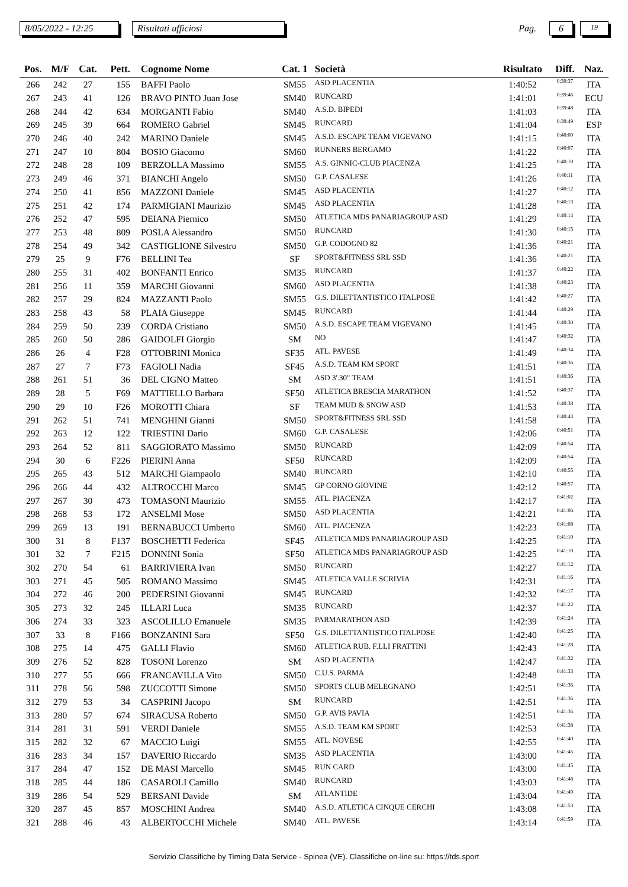8/05/2022 - 12:25
Risultati ufficiosi
Pag.
6
19
| Pos. | M/F | Cat. | Pett. | Cognome Nome | Cat. 1 | Società | Risultato | Diff. | Naz. |
| --- | --- | --- | --- | --- | --- | --- | --- | --- | --- |
| 266 | 242 | 27 | 155 | BAFFI Paolo | SM55 | ASD PLACENTIA | 1:40:52 | 0:39:37 | ITA |
| 267 | 243 | 41 | 126 | BRAVO PINTO Juan Jose | SM40 | RUNCARD | 1:41:01 | 0:39:46 | ECU |
| 268 | 244 | 42 | 634 | MORGANTI Fabio | SM40 | A.S.D. BIPEDI | 1:41:03 | 0:39:48 | ITA |
| 269 | 245 | 39 | 664 | ROMERO Gabriel | SM45 | RUNCARD | 1:41:04 | 0:39:49 | ESP |
| 270 | 246 | 40 | 242 | MARINO Daniele | SM45 | A.S.D. ESCAPE TEAM VIGEVANO | 1:41:15 | 0:40:00 | ITA |
| 271 | 247 | 10 | 804 | BOSIO Giacomo | SM60 | RUNNERS BERGAMO | 1:41:22 | 0:40:07 | ITA |
| 272 | 248 | 28 | 109 | BERZOLLA Massimo | SM55 | A.S. GINNIC-CLUB PIACENZA | 1:41:25 | 0:40:10 | ITA |
| 273 | 249 | 46 | 371 | BIANCHI Angelo | SM50 | G.P. CASALESE | 1:41:26 | 0:40:11 | ITA |
| 274 | 250 | 41 | 856 | MAZZONI Daniele | SM45 | ASD PLACENTIA | 1:41:27 | 0:40:12 | ITA |
| 275 | 251 | 42 | 174 | PARMIGIANI Maurizio | SM45 | ASD PLACENTIA | 1:41:28 | 0:40:13 | ITA |
| 276 | 252 | 47 | 595 | DEIANA Piernico | SM50 | ATLETICA MDS PANARIAGROUP ASD | 1:41:29 | 0:40:14 | ITA |
| 277 | 253 | 48 | 809 | POSLA Alessandro | SM50 | RUNCARD | 1:41:30 | 0:40:15 | ITA |
| 278 | 254 | 49 | 342 | CASTIGLIONE Silvestro | SM50 | G.P. CODOGNO 82 | 1:41:36 | 0:40:21 | ITA |
| 279 | 25 | 9 | F76 | BELLINI Tea | SF | SPORT&FITNESS SRL SSD | 1:41:36 | 0:40:21 | ITA |
| 280 | 255 | 31 | 402 | BONFANTI Enrico | SM35 | RUNCARD | 1:41:37 | 0:40:22 | ITA |
| 281 | 256 | 11 | 359 | MARCHI Giovanni | SM60 | ASD PLACENTIA | 1:41:38 | 0:40:23 | ITA |
| 282 | 257 | 29 | 824 | MAZZANTI Paolo | SM55 | G.S. DILETTANTISTICO ITALPOSE | 1:41:42 | 0:40:27 | ITA |
| 283 | 258 | 43 | 58 | PLAIA Giuseppe | SM45 | RUNCARD | 1:41:44 | 0:40:29 | ITA |
| 284 | 259 | 50 | 239 | CORDA Cristiano | SM50 | A.S.D. ESCAPE TEAM VIGEVANO | 1:41:45 | 0:40:30 | ITA |
| 285 | 260 | 50 | 286 | GAIDOLFI Giorgio | SM | NO | 1:41:47 | 0:40:32 | ITA |
| 286 | 26 | 4 | F28 | OTTOBRINI Monica | SF35 | ATL. PAVESE | 1:41:49 | 0:40:34 | ITA |
| 287 | 27 | 7 | F73 | FAGIOLI Nadia | SF45 | A.S.D. TEAM KM SPORT | 1:41:51 | 0:40:36 | ITA |
| 288 | 261 | 51 | 36 | DEL CIGNO Matteo | SM | ASD 3'.30" TEAM | 1:41:51 | 0:40:36 | ITA |
| 289 | 28 | 5 | F69 | MATTIELLO Barbara | SF50 | ATLETICA BRESCIA MARATHON | 1:41:52 | 0:40:37 | ITA |
| 290 | 29 | 10 | F26 | MOROTTI Chiara | SF | TEAM MUD & SNOW ASD | 1:41:53 | 0:40:38 | ITA |
| 291 | 262 | 51 | 741 | MENGHINI Gianni | SM50 | SPORT&FITNESS SRL SSD | 1:41:58 | 0:40:43 | ITA |
| 292 | 263 | 12 | 122 | TRIESTINI Dario | SM60 | G.P. CASALESE | 1:42:06 | 0:40:51 | ITA |
| 293 | 264 | 52 | 811 | SAGGIORATO Massimo | SM50 | RUNCARD | 1:42:09 | 0:40:54 | ITA |
| 294 | 30 | 6 | F226 | PIERINI Anna | SF50 | RUNCARD | 1:42:09 | 0:40:54 | ITA |
| 295 | 265 | 43 | 512 | MARCHI Giampaolo | SM40 | RUNCARD | 1:42:10 | 0:40:55 | ITA |
| 296 | 266 | 44 | 432 | ALTROCCHI Marco | SM45 | GP CORNO GIOVINE | 1:42:12 | 0:40:57 | ITA |
| 297 | 267 | 30 | 473 | TOMASONI Maurizio | SM55 | ATL. PIACENZA | 1:42:17 | 0:41:02 | ITA |
| 298 | 268 | 53 | 172 | ANSELMI Mose | SM50 | ASD PLACENTIA | 1:42:21 | 0:41:06 | ITA |
| 299 | 269 | 13 | 191 | BERNABUCCI Umberto | SM60 | ATL. PIACENZA | 1:42:23 | 0:41:08 | ITA |
| 300 | 31 | 8 | F137 | BOSCHETTI Federica | SF45 | ATLETICA MDS PANARIAGROUP ASD | 1:42:25 | 0:41:10 | ITA |
| 301 | 32 | 7 | F215 | DONNINI Sonia | SF50 | ATLETICA MDS PANARIAGROUP ASD | 1:42:25 | 0:41:10 | ITA |
| 302 | 270 | 54 | 61 | BARRIVIERA Ivan | SM50 | RUNCARD | 1:42:27 | 0:41:12 | ITA |
| 303 | 271 | 45 | 505 | ROMANO Massimo | SM45 | ATLETICA VALLE SCRIVIA | 1:42:31 | 0:41:16 | ITA |
| 304 | 272 | 46 | 200 | PEDERSINI Giovanni | SM45 | RUNCARD | 1:42:32 | 0:41:17 | ITA |
| 305 | 273 | 32 | 245 | ILLARI Luca | SM35 | RUNCARD | 1:42:37 | 0:41:22 | ITA |
| 306 | 274 | 33 | 323 | ASCOLILLO Emanuele | SM35 | PARMARATHON ASD | 1:42:39 | 0:41:24 | ITA |
| 307 | 33 | 8 | F166 | BONZANINI Sara | SF50 | G.S. DILETTANTISTICO ITALPOSE | 1:42:40 | 0:41:25 | ITA |
| 308 | 275 | 14 | 475 | GALLI Flavio | SM60 | ATLETICA RUB. F.LLI FRATTINI | 1:42:43 | 0:41:28 | ITA |
| 309 | 276 | 52 | 828 | TOSONI Lorenzo | SM | ASD PLACENTIA | 1:42:47 | 0:41:32 | ITA |
| 310 | 277 | 55 | 666 | FRANCAVILLA Vito | SM50 | C.U.S. PARMA | 1:42:48 | 0:41:33 | ITA |
| 311 | 278 | 56 | 598 | ZUCCOTTI Simone | SM50 | SPORTS CLUB MELEGNANO | 1:42:51 | 0:41:36 | ITA |
| 312 | 279 | 53 | 34 | CASPRINI Jacopo | SM | RUNCARD | 1:42:51 | 0:41:36 | ITA |
| 313 | 280 | 57 | 674 | SIRACUSA Roberto | SM50 | G.P. AVIS PAVIA | 1:42:51 | 0:41:36 | ITA |
| 314 | 281 | 31 | 591 | VERDI Daniele | SM55 | A.S.D. TEAM KM SPORT | 1:42:53 | 0:41:38 | ITA |
| 315 | 282 | 32 | 67 | MACCIO Luigi | SM55 | ATL. NOVESE | 1:42:55 | 0:41:40 | ITA |
| 316 | 283 | 34 | 157 | DAVERIO Riccardo | SM35 | ASD PLACENTIA | 1:43:00 | 0:41:45 | ITA |
| 317 | 284 | 47 | 152 | DE MASI Marcello | SM45 | RUN CARD | 1:43:00 | 0:41:45 | ITA |
| 318 | 285 | 44 | 186 | CASAROLI Camillo | SM40 | RUNCARD | 1:43:03 | 0:41:48 | ITA |
| 319 | 286 | 54 | 529 | BERSANI Davide | SM | ATLANTIDE | 1:43:04 | 0:41:49 | ITA |
| 320 | 287 | 45 | 857 | MOSCHINI Andrea | SM40 | A.S.D. ATLETICA CINQUE CERCHI | 1:43:08 | 0:41:53 | ITA |
| 321 | 288 | 46 | 43 | ALBERTOCCHI Michele | SM40 | ATL. PAVESE | 1:43:14 | 0:41:59 | ITA |
Servizio Classifiche by Timing Data Service - Spinea (VE). Classifiche on-line su: https://tds.sport